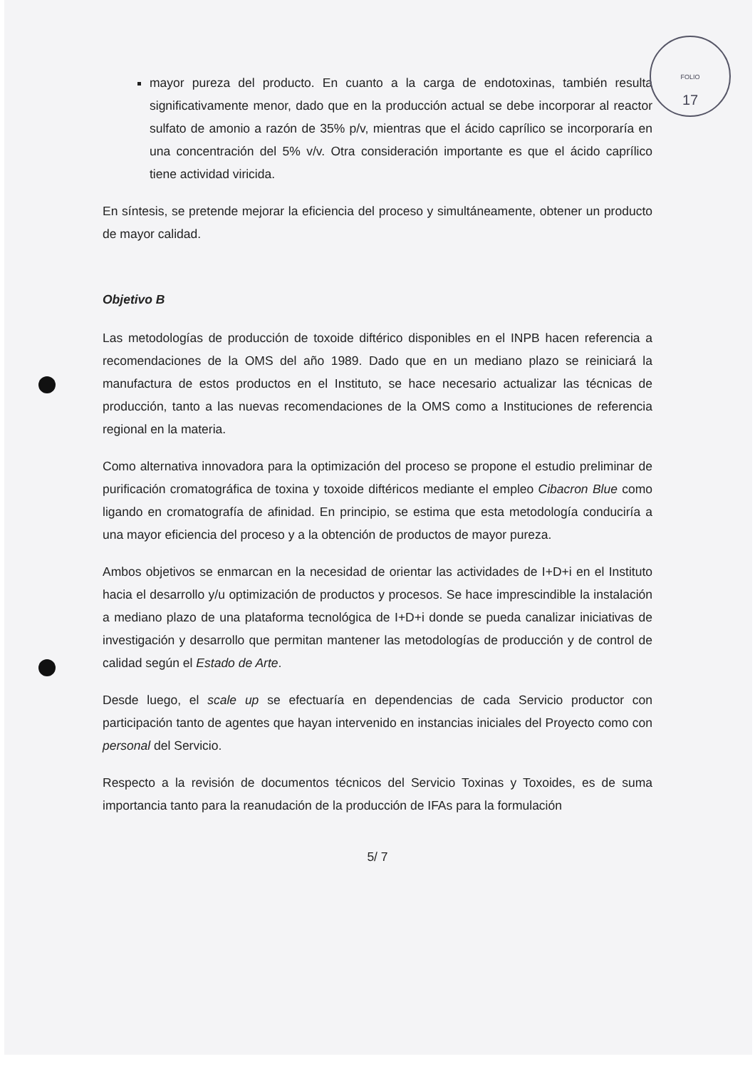FOLIO
17
mayor pureza del producto. En cuanto a la carga de endotoxinas, también resulta significativamente menor, dado que en la producción actual se debe incorporar al reactor sulfato de amonio a razón de 35% p/v, mientras que el ácido caprílico se incorporaría en una concentración del 5% v/v. Otra consideración importante es que el ácido caprílico tiene actividad viricida.
En síntesis, se pretende mejorar la eficiencia del proceso y simultáneamente, obtener un producto de mayor calidad.
Objetivo B
Las metodologías de producción de toxoide diftérico disponibles en el INPB hacen referencia a recomendaciones de la OMS del año 1989. Dado que en un mediano plazo se reiniciará la manufactura de estos productos en el Instituto, se hace necesario actualizar las técnicas de producción, tanto a las nuevas recomendaciones de la OMS como a Instituciones de referencia regional en la materia.
Como alternativa innovadora para la optimización del proceso se propone el estudio preliminar de purificación cromatográfica de toxina y toxoide diftéricos mediante el empleo Cibacron Blue como ligando en cromatografía de afinidad. En principio, se estima que esta metodología conduciría a una mayor eficiencia del proceso y a la obtención de productos de mayor pureza.
Ambos objetivos se enmarcan en la necesidad de orientar las actividades de I+D+i en el Instituto hacia el desarrollo y/u optimización de productos y procesos. Se hace imprescindible la instalación a mediano plazo de una plataforma tecnológica de I+D+i donde se pueda canalizar iniciativas de investigación y desarrollo que permitan mantener las metodologías de producción y de control de calidad según el Estado de Arte.
Desde luego, el scale up se efectuaría en dependencias de cada Servicio productor con participación tanto de agentes que hayan intervenido en instancias iniciales del Proyecto como con personal del Servicio.
Respecto a la revisión de documentos técnicos del Servicio Toxinas y Toxoides, es de suma importancia tanto para la reanudación de la producción de IFAs para la formulación
5/ 7